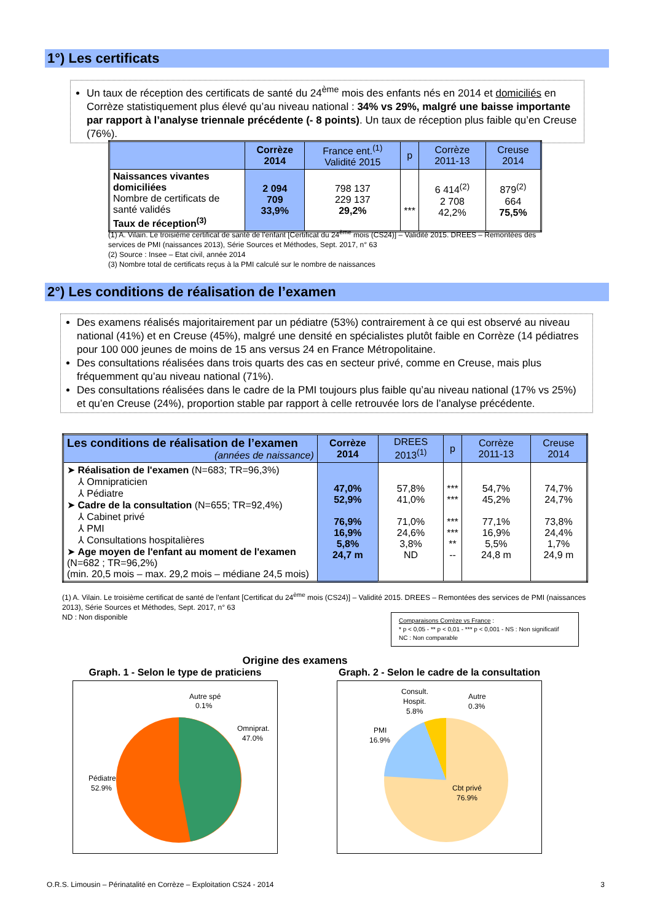1°) Les certificats
Un taux de réception des certificats de santé du 24<sup>ème</sup> mois des enfants nés en 2014 et domiciliés en Corrèze statistiquement plus élevé qu’au niveau national : 34% vs 29%, malgré une baisse importante par rapport à l’analyse triennale précédente (- 8 points). Un taux de réception plus faible qu’en Creuse (76%).
| | Corrèze 2014 | France ent.<sup>(1)</sup> Validité 2015 | p | Corrèze 2011-13 | Creuse 2014 |
| --- | --- | --- | --- | --- | --- |
| Naissances vivantes domiciliées Nombre de certificats de santé validés Taux de réception<sup>(3)</sup> | 2 094 709 33,9% | 798 137 229 137 29,2% | *** | 6 414<sup>(2)</sup> 2 708 42,2% | 879<sup>(2)</sup> 664 75,5% |
(1) A. Vilain. Le troisième certificat de santé de l'enfant [Certificat du 24<sup>ème</sup> mois (CS24)] – Validité 2015. DREES – Remontées des services de PMI (naissances 2013), Série Sources et Méthodes, Sept. 2017, n° 63
(2) Source : Insee – Etat civil, année 2014
(3) Nombre total de certificats reçus à la PMI calculé sur le nombre de naissances
2°) Les conditions de réalisation de l’examen
Des examens réalisés majoritairement par un pédiatre (53%) contrairement à ce qui est observé au niveau national (41%) et en Creuse (45%), malgré une densité en spécialistes plutôt faible en Corrèze (14 pédiatres pour 100 000 jeunes de moins de 15 ans versus 24 en France Métropolitaine.
Des consultations réalisées dans trois quarts des cas en secteur privé, comme en Creuse, mais plus fréquemment qu’au niveau national (71%).
Des consultations réalisées dans le cadre de la PMI toujours plus faible qu’au niveau national (17% vs 25%) et qu’en Creuse (24%), proportion stable par rapport à celle retrouvée lors de l’analyse précédente.
| Les conditions de réalisation de l’examen (années de naissance) | Corrèze 2014 | DREES 2013<sup>(1)</sup> | p | Corrèze 2011-13 | Creuse 2014 |
| --- | --- | --- | --- | --- | --- |
| ➤ Réalisation de l'examen (N=683; TR=96,3%) ⅄ Omnipraticien ⅄ Pédiatre ➤ Cadre de la consultation (N=655; TR=92,4%) ⅄ Cabinet privé ⅄ PMI ⅄ Consultations hospitalières ➤ Age moyen de l'enfant au moment de l'examen (N=682 ; TR=96,2%) (min. 20,5 mois – max. 29,2 mois – médiane 24,5 mois) | 47,0% 52,9% 76,9% 16,9% 5,8% 24,7 m | 57,8% 41,0% 71,0% 24,6% 3,8% ND | *** *** *** *** ** -- | 54,7% 45,2% 77,1% 16,9% 5,5% 24,8 m | 74,7% 24,7% 73,8% 24,4% 1,7% 24,9 m |
(1) A. Vilain. Le troisième certificat de santé de l'enfant [Certificat du 24<sup>ème</sup> mois (CS24)] – Validité 2015. DREES – Remontées des services de PMI (naissances 2013), Série Sources et Méthodes, Sept. 2017, n° 63
ND : Non disponible
Comparaisons Corrèze vs France :
* p < 0,05 - ** p < 0,01 - *** p < 0,001 - NS : Non significatif
NC : Non comparable
Origine des examens
Graph. 1 - Selon le type de praticiens
Graph. 2 - Selon le cadre de la consultation
Autre spé
0.1%
Omniprat.
47.0%
Pédiatre
52.9%
Consult.
Hospit.
5.8%
Autre
0.3%
PMI
16.9%
Cbt privé
76.9%
O.R.S. Limousin – Périnatalité en Corrèze – Exploitation CS24 - 2014 3